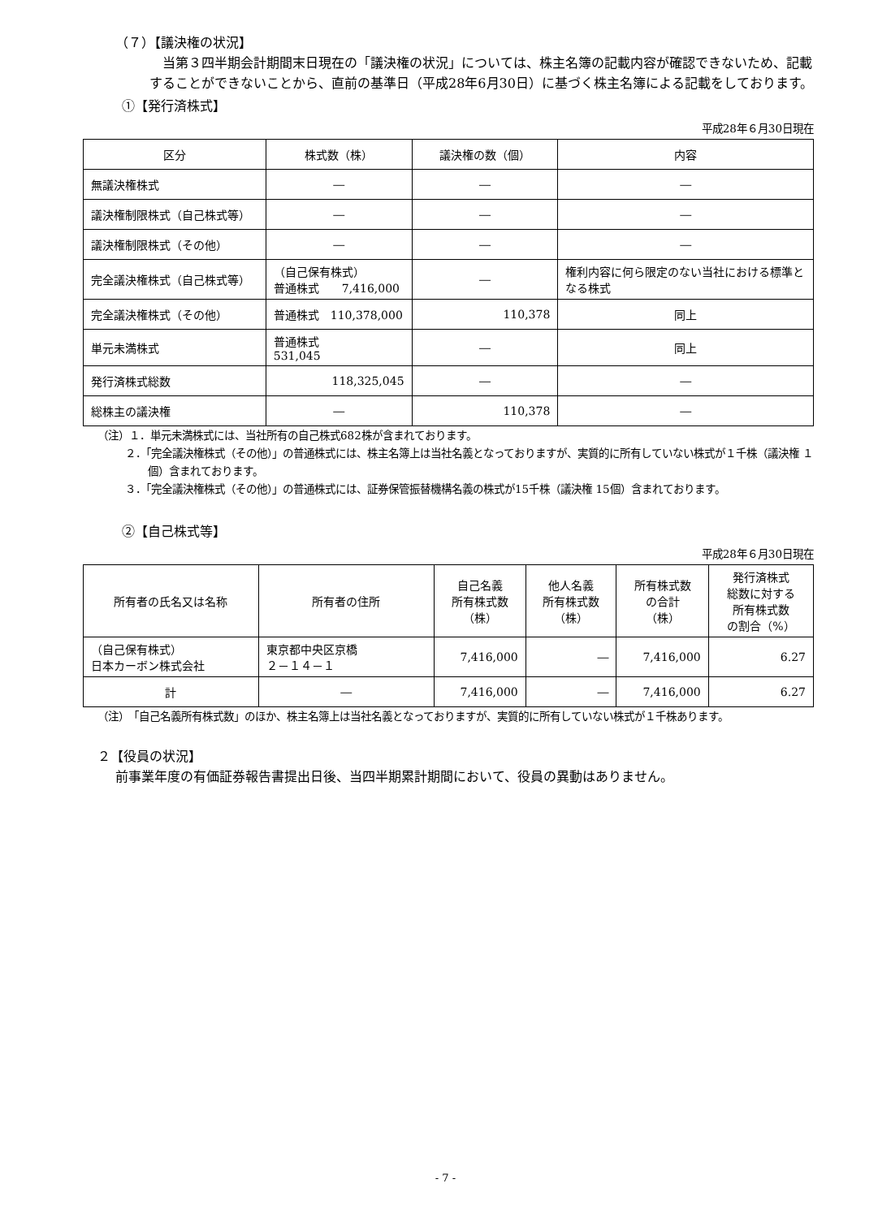（７）【議決権の状況】
当第３四半期会計期間末日現在の「議決権の状況」については、株主名簿の記載内容が確認できないため、記載することができないことから、直前の基準日（平成28年6月30日）に基づく株主名簿による記載をしております。
①【発行済株式】
平成28年６月30日現在
| 区分 | 株式数（株） | 議決権の数（個） | 内容 |
| --- | --- | --- | --- |
| 無議決権株式 | ― | ― | ― |
| 議決権制限株式（自己株式等） | ― | ― | ― |
| 議決権制限株式（その他） | ― | ― | ― |
| 完全議決権株式（自己株式等） | （自己保有株式） 普通株式 7,416,000 | ― | 権利内容に何ら限定のない当社における標準となる株式 |
| 完全議決権株式（その他） | 普通株式 110,378,000 | 110,378 | 同上 |
| 単元未満株式 | 普通株式 531,045 | ― | 同上 |
| 発行済株式総数 | 118,325,045 | ― | ― |
| 総株主の議決権 | ― | 110,378 | ― |
（注）１．単元未満株式には、当社所有の自己株式682株が含まれております。
２．「完全議決権株式（その他）」の普通株式には、株主名簿上は当社名義となっておりますが、実質的に所有していない株式が１千株（議決権 １個）含まれております。
３．「完全議決権株式（その他）」の普通株式には、証券保管振替機構名義の株式が15千株（議決権 15個）含まれております。
②【自己株式等】
平成28年６月30日現在
| 所有者の氏名又は名称 | 所有者の住所 | 自己名義 所有株式数 （株） | 他人名義 所有株式数 （株） | 所有株式数 の合計 （株） | 発行済株式 総数に対する 所有株式数 の割合（%） |
| --- | --- | --- | --- | --- | --- |
| （自己保有株式） 日本カーボン株式会社 | 東京都中央区京橋 ２－１４－１ | 7,416,000 | ― | 7,416,000 | 6.27 |
| 計 | ― | 7,416,000 | ― | 7,416,000 | 6.27 |
（注）　「自己名義所有株式数」のほか、株主名簿上は当社名義となっておりますが、実質的に所有していない株式が１千株あります。
２【役員の状況】
前事業年度の有価証券報告書提出日後、当四半期累計期間において、役員の異動はありません。
- 7 -